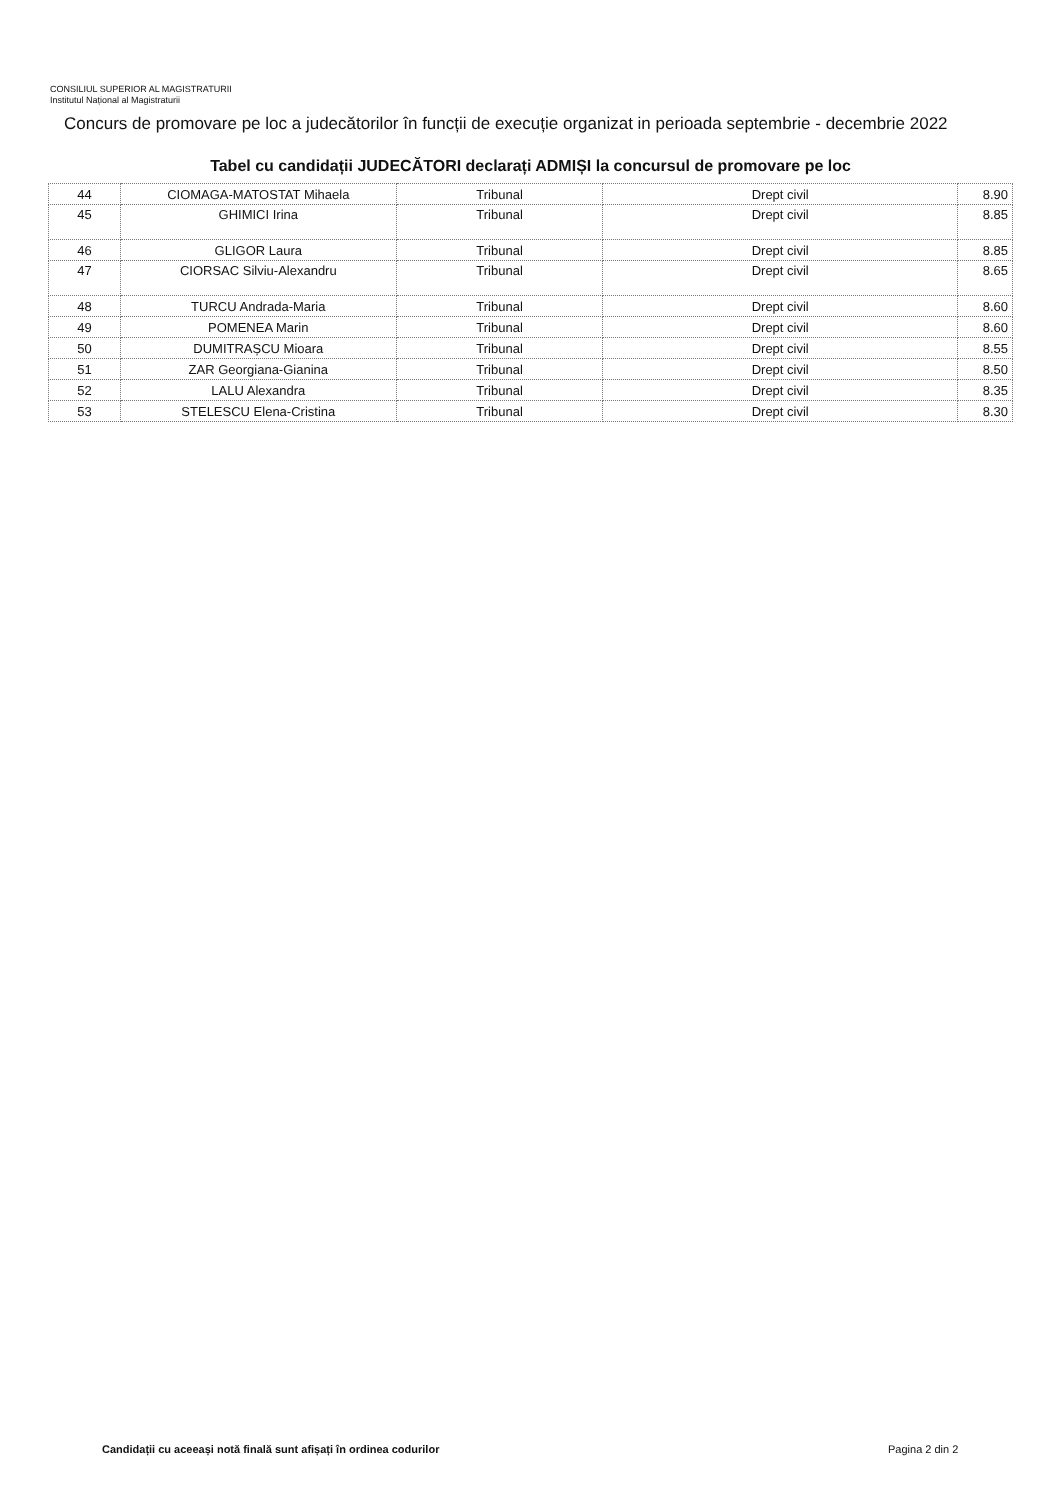CONSILIUL SUPERIOR AL MAGISTRATURII
Institutul Național al Magistraturii
Concurs de promovare pe loc a judecătorilor în funcții de execuție organizat in perioada septembrie - decembrie 2022
Tabel cu candidații JUDECĂTORI declarați ADMIȘI la concursul de promovare pe loc
| 44 | CIOMAGA-MATOSTAT Mihaela | Tribunal | Drept civil | 8.90 |
| 45 | GHIMICI Irina | Tribunal | Drept civil | 8.85 |
| 46 | GLIGOR Laura | Tribunal | Drept civil | 8.85 |
| 47 | CIORSAC Silviu-Alexandru | Tribunal | Drept civil | 8.65 |
| 48 | TURCU Andrada-Maria | Tribunal | Drept civil | 8.60 |
| 49 | POMENEA Marin | Tribunal | Drept civil | 8.60 |
| 50 | DUMITRAȘCU Mioara | Tribunal | Drept civil | 8.55 |
| 51 | ZAR Georgiana-Gianina | Tribunal | Drept civil | 8.50 |
| 52 | LALU Alexandra | Tribunal | Drept civil | 8.35 |
| 53 | STELESCU Elena-Cristina | Tribunal | Drept civil | 8.30 |
Candidații cu aceeași notă finală sunt afișați în ordinea codurilor
Pagina 2 din 2